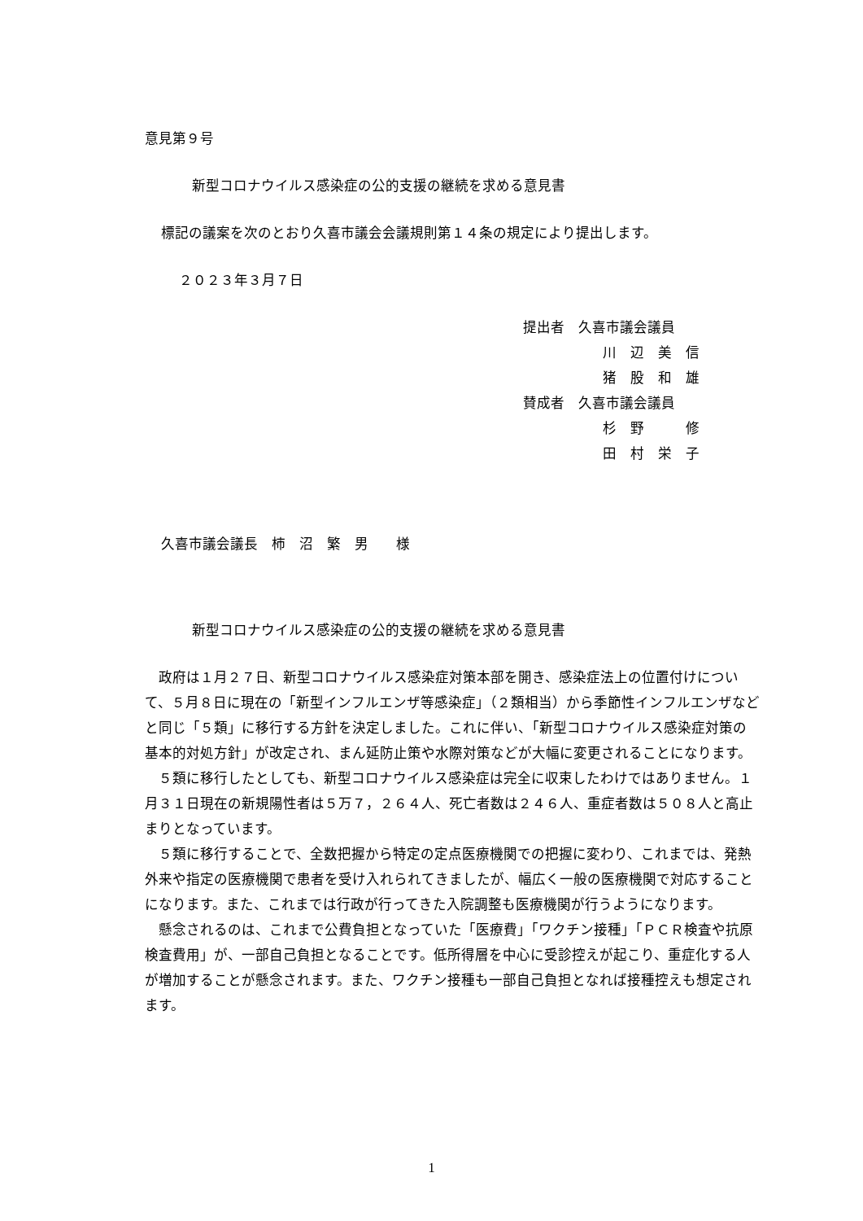意見第９号
新型コロナウイルス感染症の公的支援の継続を求める意見書
標記の議案を次のとおり久喜市議会会議規則第１４条の規定により提出します。
２０２３年３月７日
提出者　久喜市議会議員
川　辺　美　信
猪　股　和　雄
賛成者　久喜市議会議員
杉　野　　　修
田　村　栄　子
久喜市議会議長　柿　沼　繁　男　　様
新型コロナウイルス感染症の公的支援の継続を求める意見書
政府は１月２７日、新型コロナウイルス感染症対策本部を開き、感染症法上の位置付けについて、５月８日に現在の「新型インフルエンザ等感染症」（２類相当）から季節性インフルエンザなどと同じ「５類」に移行する方針を決定しました。これに伴い、「新型コロナウイルス感染症対策の基本的対処方針」が改定され、まん延防止策や水際対策などが大幅に変更されることになります。
５類に移行したとしても、新型コロナウイルス感染症は完全に収束したわけではありません。１月３１日現在の新規陽性者は５万７，２６４人、死亡者数は２４６人、重症者数は５０８人と高止まりとなっています。
５類に移行することで、全数把握から特定の定点医療機関での把握に変わり、これまでは、発熱外来や指定の医療機関で患者を受け入れられてきましたが、幅広く一般の医療機関で対応することになります。また、これまでは行政が行ってきた入院調整も医療機関が行うようになります。
懸念されるのは、これまで公費負担となっていた「医療費」「ワクチン接種」「ＰＣＲ検査や抗原検査費用」が、一部自己負担となることです。低所得層を中心に受診控えが起こり、重症化する人が増加することが懸念されます。また、ワクチン接種も一部自己負担となれば接種控えも想定されます。
1